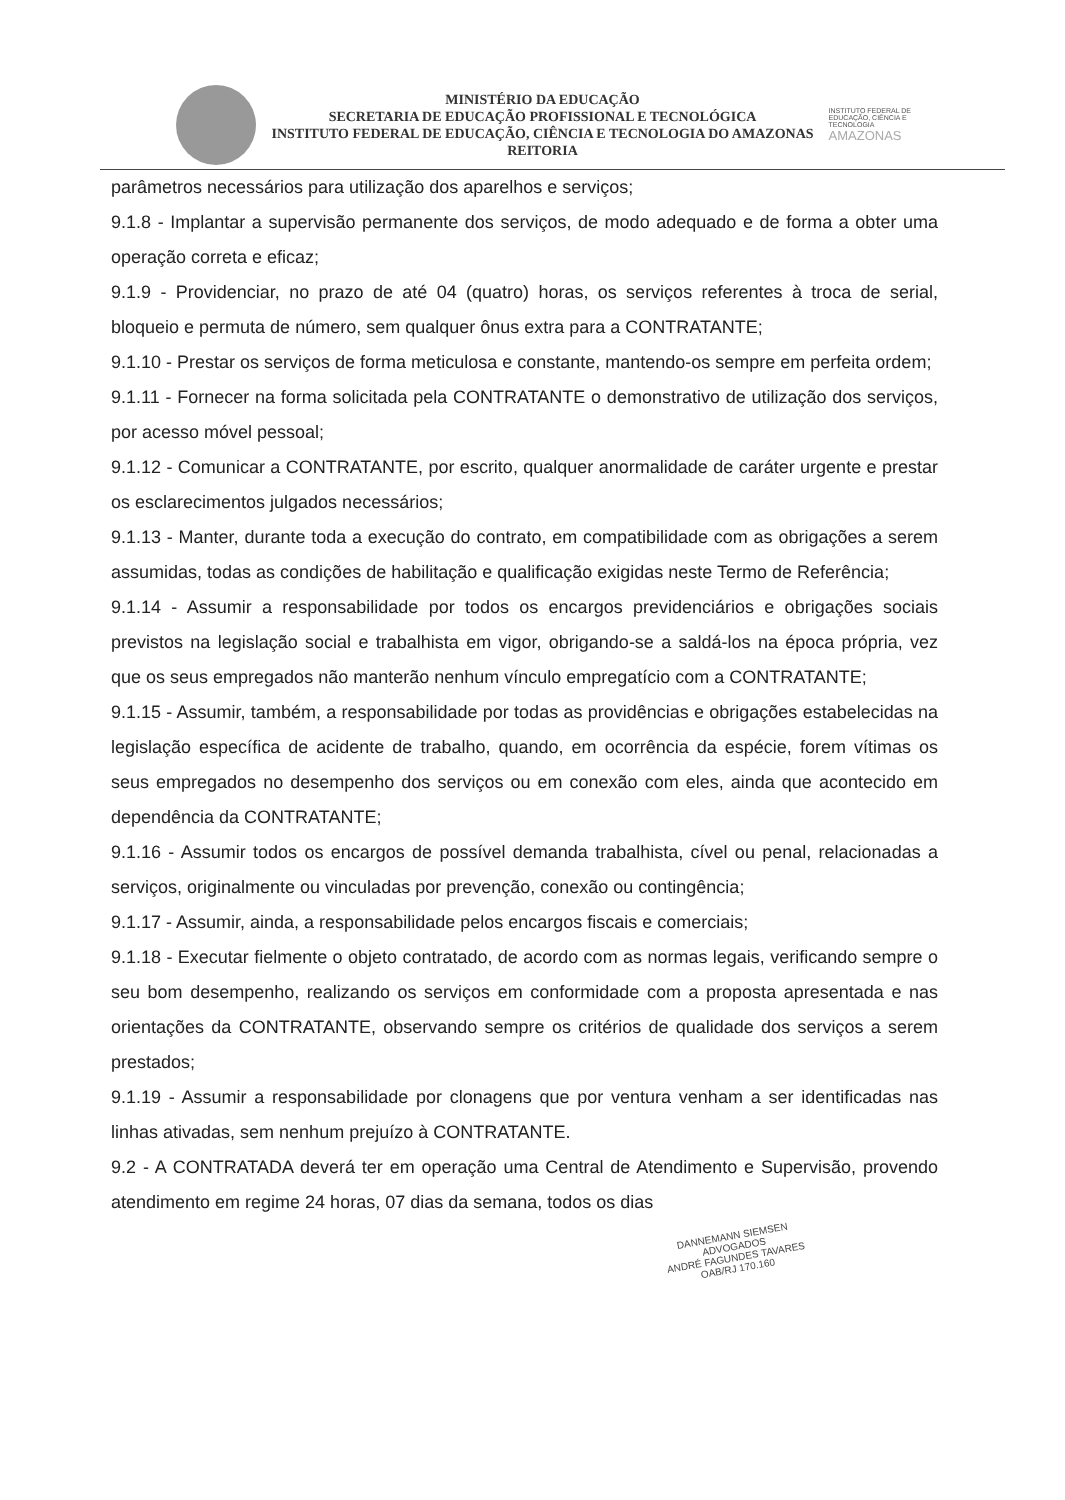MINISTÉRIO DA EDUCAÇÃO
SECRETARIA DE EDUCAÇÃO PROFISSIONAL E TECNOLÓGICA
INSTITUTO FEDERAL DE EDUCAÇÃO, CIÊNCIA E TECNOLOGIA DO AMAZONAS
REITORIA
INSTITUTO FEDERAL DE EDUCAÇÃO, CIÊNCIA E TECNOLOGIA
AMAZONAS
parâmetros necessários para utilização dos aparelhos e serviços;
9.1.8 - Implantar a supervisão permanente dos serviços, de modo adequado e de forma a obter uma operação correta e eficaz;
9.1.9 - Providenciar, no prazo de até 04 (quatro) horas, os serviços referentes à troca de serial, bloqueio e permuta de número, sem qualquer ônus extra para a CONTRATANTE;
9.1.10 - Prestar os serviços de forma meticulosa e constante, mantendo-os sempre em perfeita ordem;
9.1.11 - Fornecer na forma solicitada pela CONTRATANTE o demonstrativo de utilização dos serviços, por acesso móvel pessoal;
9.1.12 - Comunicar a CONTRATANTE, por escrito, qualquer anormalidade de caráter urgente e prestar os esclarecimentos julgados necessários;
9.1.13 - Manter, durante toda a execução do contrato, em compatibilidade com as obrigações a serem assumidas, todas as condições de habilitação e qualificação exigidas neste Termo de Referência;
9.1.14 - Assumir a responsabilidade por todos os encargos previdenciários e obrigações sociais previstos na legislação social e trabalhista em vigor, obrigando-se a saldá-los na época própria, vez que os seus empregados não manterão nenhum vínculo empregatício com a CONTRATANTE;
9.1.15 - Assumir, também, a responsabilidade por todas as providências e obrigações estabelecidas na legislação específica de acidente de trabalho, quando, em ocorrência da espécie, forem vítimas os seus empregados no desempenho dos serviços ou em conexão com eles, ainda que acontecido em dependência da CONTRATANTE;
9.1.16 - Assumir todos os encargos de possível demanda trabalhista, cível ou penal, relacionadas a serviços, originalmente ou vinculadas por prevenção, conexão ou contingência;
9.1.17 - Assumir, ainda, a responsabilidade pelos encargos fiscais e comerciais;
9.1.18 - Executar fielmente o objeto contratado, de acordo com as normas legais, verificando sempre o seu bom desempenho, realizando os serviços em conformidade com a proposta apresentada e nas orientações da CONTRATANTE, observando sempre os critérios de qualidade dos serviços a serem prestados;
9.1.19 - Assumir a responsabilidade por clonagens que por ventura venham a ser identificadas nas linhas ativadas, sem nenhum prejuízo à CONTRATANTE.
9.2 - A CONTRATADA deverá ter em operação uma Central de Atendimento e Supervisão, provendo atendimento em regime 24 horas, 07 dias da semana, todos os dias
DANNEMANN SIEMSEN ADVOGADOS
ANDRÉ FAGUNDES TAVARES
OAB/RJ 170.160